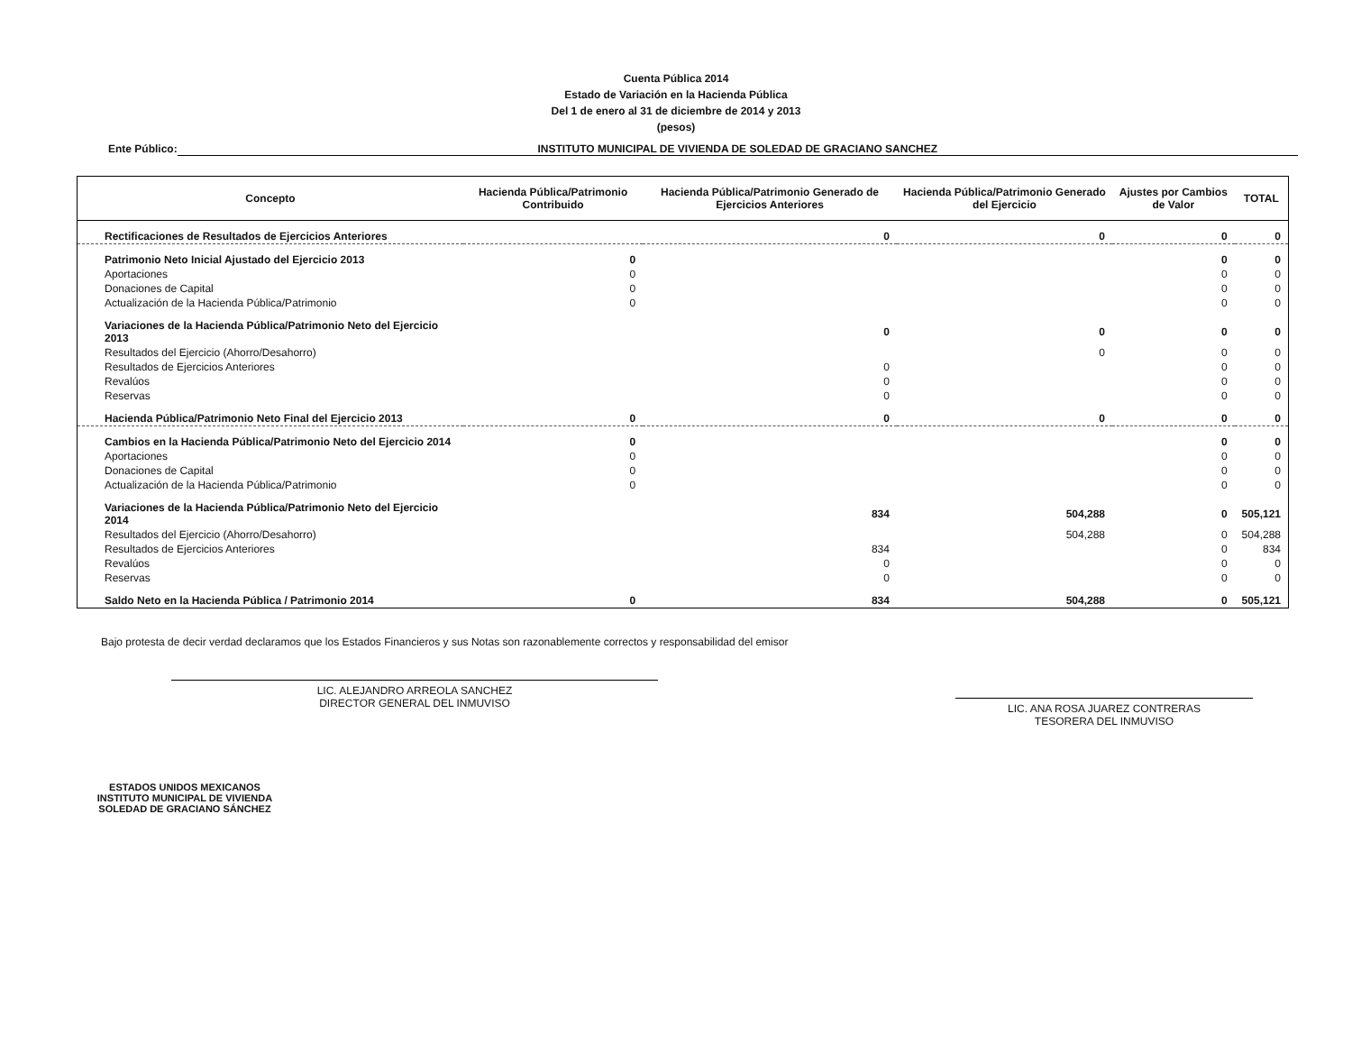Cuenta Pública 2014
Estado de Variación en la Hacienda Pública
Del 1 de enero al 31 de diciembre de 2014 y 2013
(pesos)
Ente Público: INSTITUTO MUNICIPAL DE VIVIENDA DE SOLEDAD DE GRACIANO SANCHEZ
| Concepto | Hacienda Pública/Patrimonio Contribuido | Hacienda Pública/Patrimonio Generado de Ejercicios Anteriores | Hacienda Pública/Patrimonio Generado del Ejercicio | Ajustes por Cambios de Valor | TOTAL |
| --- | --- | --- | --- | --- | --- |
| Rectificaciones de Resultados de Ejercicios Anteriores | | 0 | 0 | 0 | 0 |
| Patrimonio Neto Inicial Ajustado del Ejercicio 2013 | 0 | | | 0 | 0 |
| Aportaciones | 0 | | | 0 | 0 |
| Donaciones de Capital | 0 | | | 0 | 0 |
| Actualización de la Hacienda Pública/Patrimonio | 0 | | | 0 | 0 |
| Variaciones de la Hacienda Pública/Patrimonio Neto del Ejercicio 2013 | | 0 | 0 | 0 | 0 |
| Resultados del Ejercicio (Ahorro/Desahorro) | | | 0 | 0 | 0 |
| Resultados de Ejercicios Anteriores | | 0 | | 0 | 0 |
| Revalúos | | 0 | | 0 | 0 |
| Reservas | | 0 | | 0 | 0 |
| Hacienda Pública/Patrimonio Neto Final del Ejercicio 2013 | 0 | 0 | 0 | 0 | 0 |
| Cambios en la Hacienda Pública/Patrimonio Neto del Ejercicio 2014 | 0 | | | 0 | 0 |
| Aportaciones | 0 | | | 0 | 0 |
| Donaciones de Capital | 0 | | | 0 | 0 |
| Actualización de la Hacienda Pública/Patrimonio | 0 | | | 0 | 0 |
| Variaciones de la Hacienda Pública/Patrimonio Neto del Ejercicio 2014 | | 834 | 504,288 | 0 | 505,121 |
| Resultados del Ejercicio (Ahorro/Desahorro) | | | 504,288 | 0 | 504,288 |
| Resultados de Ejercicios Anteriores | | 834 | | 0 | 834 |
| Revalúos | | 0 | | 0 | 0 |
| Reservas | | 0 | | 0 | 0 |
| Saldo Neto en la Hacienda Pública / Patrimonio 2014 | 0 | 834 | 504,288 | 0 | 505,121 |
Bajo protesta de decir verdad declaramos que los Estados Financieros y sus Notas son razonablemente correctos y responsabilidad del emisor
LIC. ALEJANDRO ARREOLA SANCHEZ
DIRECTOR GENERAL DEL INMUVISO
LIC. ANA ROSA JUAREZ CONTRERAS
TESORERA DEL INMUVISO
ESTADOS UNIDOS MEXICANOS
INSTITUTO MUNICIPAL DE VIVIENDA
SOLEDAD DE GRACIANO SÁNCHEZ